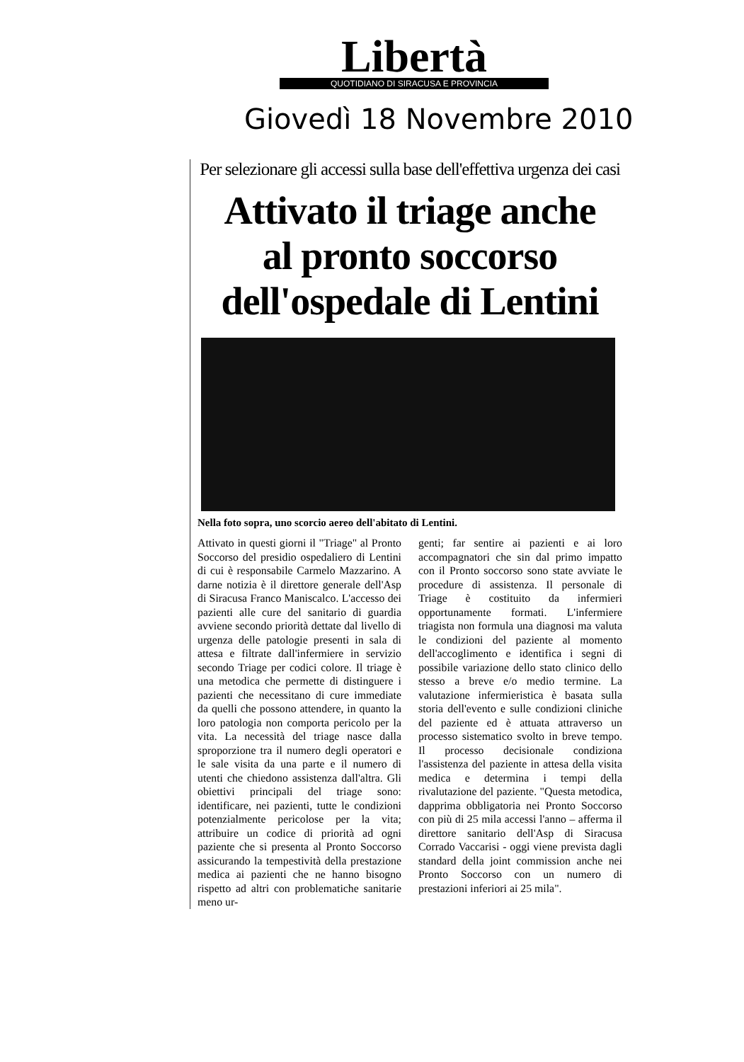Libertà
QUOTIDIANO DI SIRACUSA E PROVINCIA
Giovedì 18 Novembre 2010
Per selezionare gli accessi sulla base dell'effettiva urgenza dei casi
Attivato il triage anche
al pronto soccorso
dell'ospedale di Lentini
Nella foto sopra, uno scorcio aereo dell'abitato di Lentini.
Attivato in questi giorni il "Triage" al Pronto Soccorso del presidio ospedaliero di Lentini di cui è responsabile Carmelo Mazzarino. A darne notizia è il direttore generale dell'Asp di Siracusa Franco Maniscalco. L'accesso dei pazienti alle cure del sanitario di guardia avviene secondo priorità dettate dal livello di urgenza delle patologie presenti in sala di attesa e filtrate dall'infermiere in servizio secondo Triage per codici colore. Il triage è una metodica che permette di distinguere i pazienti che necessitano di cure immediate da quelli che possono attendere, in quanto la loro patologia non comporta pericolo per la vita. La necessità del triage nasce dalla sproporzione tra il numero degli operatori e le sale visita da una parte e il numero di utenti che chiedono assistenza dall'altra. Gli obiettivi principali del triage sono: identificare, nei pazienti, tutte le condizioni potenzialmente pericolose per la vita; attribuire un codice di priorità ad ogni paziente che si presenta al Pronto Soccorso assicurando la tempestività della prestazione medica ai pazienti che ne hanno bisogno rispetto ad altri con problematiche sanitarie meno ur-
genti; far sentire ai pazienti e ai loro accompagnatori che sin dal primo impatto con il Pronto soccorso sono state avviate le procedure di assistenza. Il personale di Triage è costituito da infermieri opportunamente formati. L'infermiere triagista non formula una diagnosi ma valuta le condizioni del paziente al momento dell'accoglimento e identifica i segni di possibile variazione dello stato clinico dello stesso a breve e/o medio termine. La valutazione infermieristica è basata sulla storia dell'evento e sulle condizioni cliniche del paziente ed è attuata attraverso un processo sistematico svolto in breve tempo. Il processo decisionale condiziona l'assistenza del paziente in attesa della visita medica e determina i tempi della rivalutazione del paziente. "Questa metodica, dapprima obbligatoria nei Pronto Soccorso con più di 25 mila accessi l'anno – afferma il direttore sanitario dell'Asp di Siracusa Corrado Vaccarisi - oggi viene prevista dagli standard della joint commission anche nei Pronto Soccorso con un numero di prestazioni inferiori ai 25 mila".